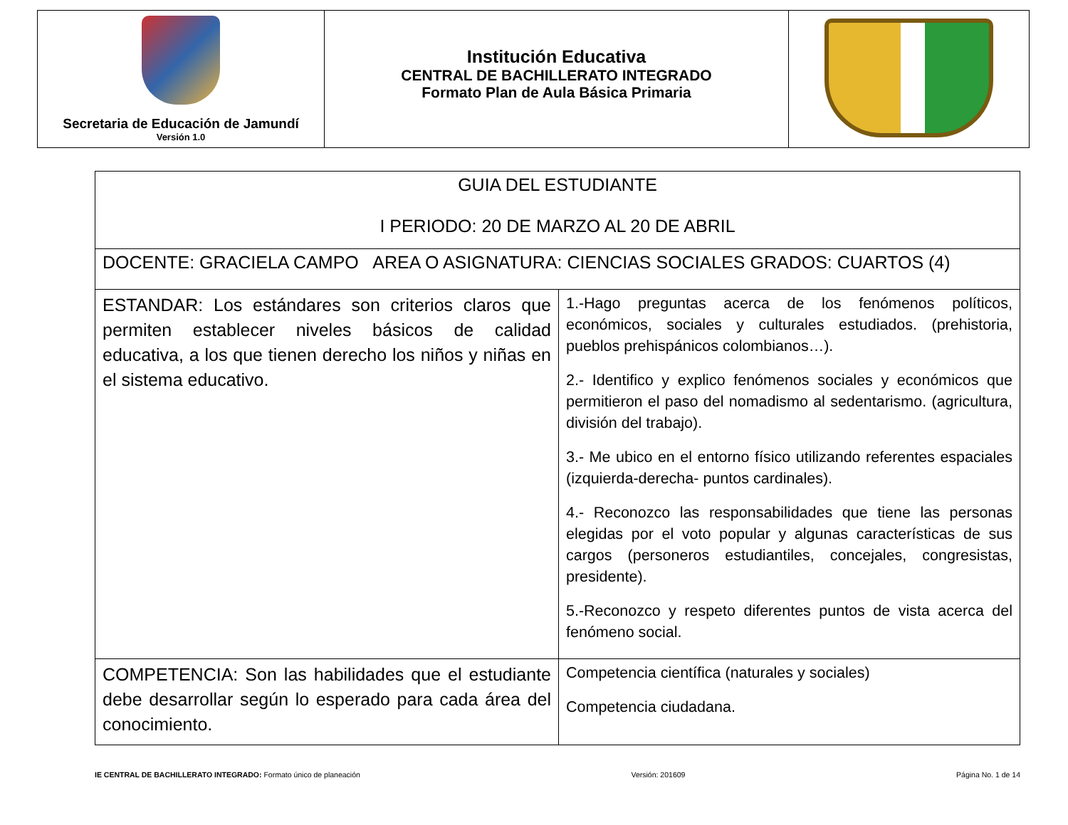| Secretaria de Educación de Jamundí Versión 1.0 | Institución Educativa CENTRAL DE BACHILLERATO INTEGRADO Formato Plan de Aula Básica Primaria | |
| GUIA DEL ESTUDIANTE I PERIODO: 20 DE MARZO AL 20 DE ABRIL | |
| DOCENTE: GRACIELA CAMPO AREA O ASIGNATURA: CIENCIAS SOCIALES GRADOS: CUARTOS (4) | |
| ESTANDAR: Los estándares son criterios claros que permiten establecer niveles básicos de calidad educativa, a los que tienen derecho los niños y niñas en el sistema educativo. | 1.-Hago preguntas acerca de los fenómenos políticos, económicos, sociales y culturales estudiados. (prehistoria, pueblos prehispánicos colombianos…). 2.- Identifico y explico fenómenos sociales y económicos que permitieron el paso del nomadismo al sedentarismo. (agricultura, división del trabajo). 3.- Me ubico en el entorno físico utilizando referentes espaciales (izquierda-derecha- puntos cardinales). 4.- Reconozco las responsabilidades que tiene las personas elegidas por el voto popular y algunas características de sus cargos (personeros estudiantiles, concejales, congresistas, presidente). 5.-Reconozco y respeto diferentes puntos de vista acerca del fenómeno social. |
| COMPETENCIA: Son las habilidades que el estudiante debe desarrollar según lo esperado para cada área del conocimiento. | Competencia científica (naturales y sociales) Competencia ciudadana. |
IE CENTRAL DE BACHILLERATO INTEGRADO: Formato único de planeación Versión: 201609 Página No. 1 de 14